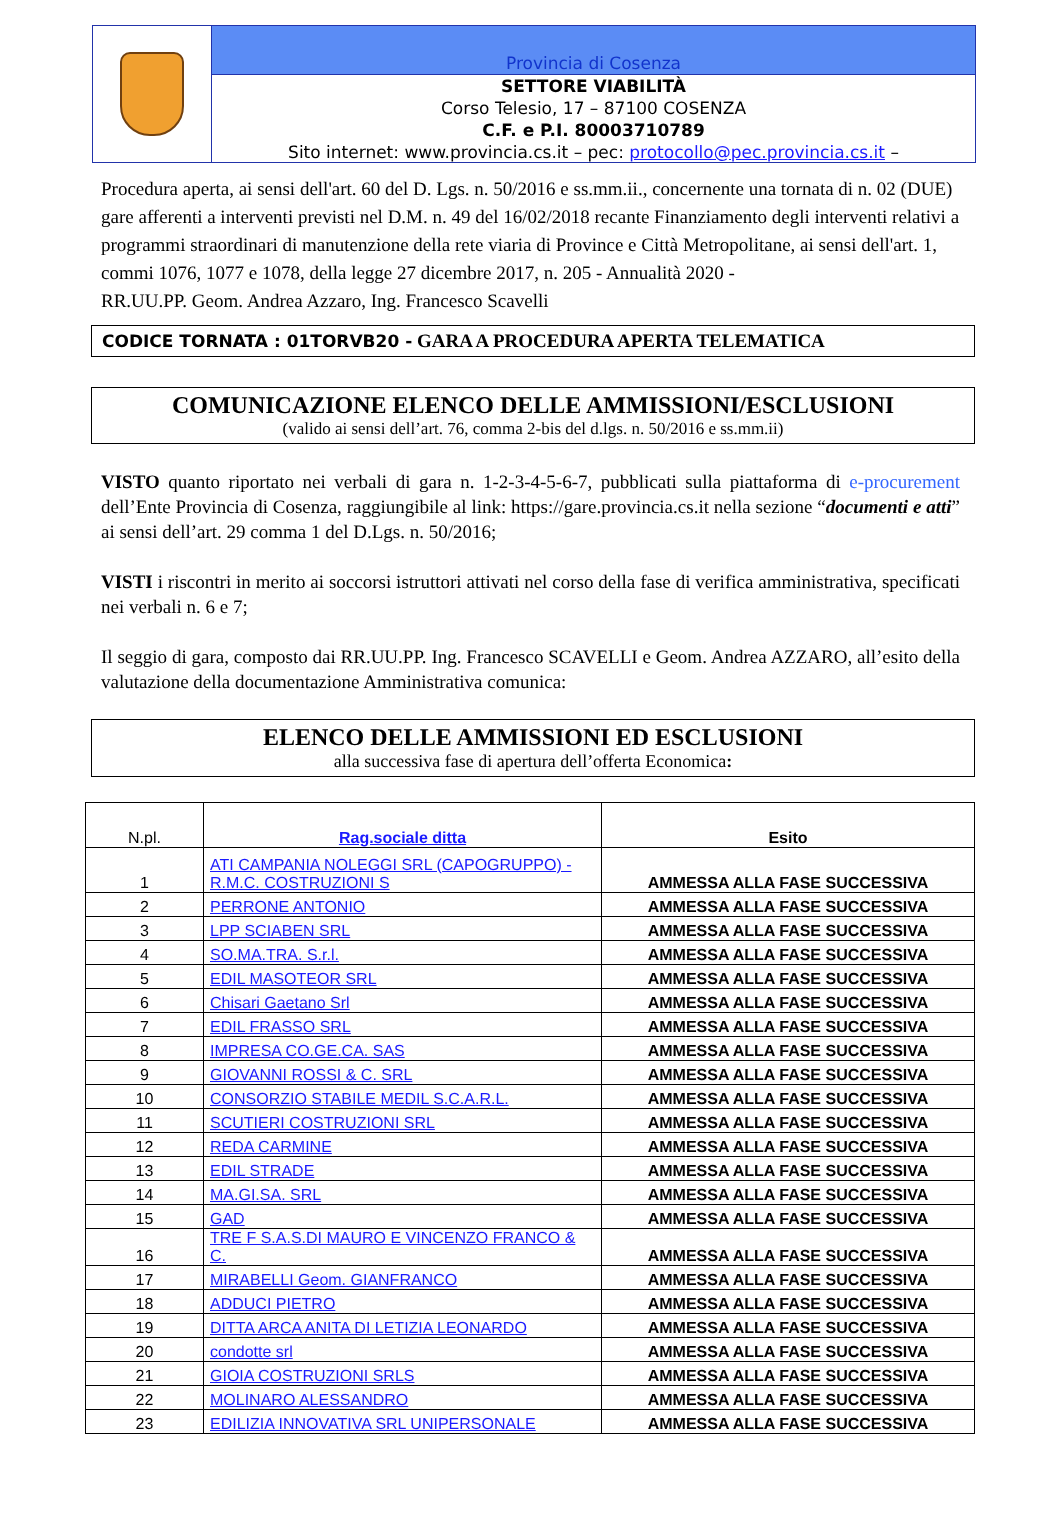Provincia di Cosenza
SETTORE VIABILITÀ
Corso Telesio, 17 – 87100 COSENZA
C.F. e P.I. 80003710789
Sito internet: www.provincia.cs.it – pec: protocollo@pec.provincia.cs.it –
Procedura aperta, ai sensi dell'art. 60 del D. Lgs. n. 50/2016 e ss.mm.ii., concernente una tornata di n. 02 (DUE) gare afferenti a interventi previsti nel D.M. n. 49 del 16/02/2018 recante Finanziamento degli interventi relativi a programmi straordinari di manutenzione della rete viaria di Province e Città Metropolitane, ai sensi dell'art. 1, commi 1076, 1077 e 1078, della legge 27 dicembre 2017, n. 205 - Annualità 2020 -
RR.UU.PP. Geom. Andrea Azzaro, Ing. Francesco Scavelli
CODICE TORNATA : 01TORVB20 - GARA A PROCEDURA APERTA TELEMATICA
COMUNICAZIONE ELENCO DELLE AMMISSIONI/ESCLUSIONI
(valido ai sensi dell’art. 76, comma 2-bis del d.lgs. n. 50/2016 e ss.mm.ii)
VISTO quanto riportato nei verbali di gara n. 1-2-3-4-5-6-7, pubblicati sulla piattaforma di e-procurement dell’Ente Provincia di Cosenza, raggiungibile al link: https://gare.provincia.cs.it nella sezione “documenti e atti” ai sensi dell’art. 29 comma 1 del D.Lgs. n. 50/2016;
VISTI i riscontri in merito ai soccorsi istruttori attivati nel corso della fase di verifica amministrativa, specificati nei verbali n. 6 e 7;
Il seggio di gara, composto dai RR.UU.PP. Ing. Francesco SCAVELLI e Geom. Andrea AZZARO, all’esito della valutazione della documentazione Amministrativa comunica:
ELENCO DELLE AMMISSIONI ED ESCLUSIONI
alla successiva fase di apertura dell’offerta Economica:
| N.pl. | Rag.sociale ditta | Esito |
| --- | --- | --- |
| 1 | ATI CAMPANIA NOLEGGI SRL (CAPOGRUPPO) - R.M.C. COSTRUZIONI S | AMMESSA ALLA FASE SUCCESSIVA |
| 2 | PERRONE ANTONIO | AMMESSA ALLA FASE SUCCESSIVA |
| 3 | LPP SCIABEN SRL | AMMESSA ALLA FASE SUCCESSIVA |
| 4 | SO.MA.TRA. S.r.l. | AMMESSA ALLA FASE SUCCESSIVA |
| 5 | EDIL MASOTEOR SRL | AMMESSA ALLA FASE SUCCESSIVA |
| 6 | Chisari Gaetano Srl | AMMESSA ALLA FASE SUCCESSIVA |
| 7 | EDIL FRASSO SRL | AMMESSA ALLA FASE SUCCESSIVA |
| 8 | IMPRESA CO.GE.CA. SAS | AMMESSA ALLA FASE SUCCESSIVA |
| 9 | GIOVANNI ROSSI & C. SRL | AMMESSA ALLA FASE SUCCESSIVA |
| 10 | CONSORZIO STABILE MEDIL S.C.A.R.L. | AMMESSA ALLA FASE SUCCESSIVA |
| 11 | SCUTIERI COSTRUZIONI SRL | AMMESSA ALLA FASE SUCCESSIVA |
| 12 | REDA CARMINE | AMMESSA ALLA FASE SUCCESSIVA |
| 13 | EDIL STRADE | AMMESSA ALLA FASE SUCCESSIVA |
| 14 | MA.GI.SA. SRL | AMMESSA ALLA FASE SUCCESSIVA |
| 15 | GAD | AMMESSA ALLA FASE SUCCESSIVA |
| 16 | TRE F S.A.S.DI MAURO E VINCENZO FRANCO & C. | AMMESSA ALLA FASE SUCCESSIVA |
| 17 | MIRABELLI Geom. GIANFRANCO | AMMESSA ALLA FASE SUCCESSIVA |
| 18 | ADDUCI PIETRO | AMMESSA ALLA FASE SUCCESSIVA |
| 19 | DITTA ARCA ANITA DI LETIZIA LEONARDO | AMMESSA ALLA FASE SUCCESSIVA |
| 20 | condotte srl | AMMESSA ALLA FASE SUCCESSIVA |
| 21 | GIOIA COSTRUZIONI SRLS | AMMESSA ALLA FASE SUCCESSIVA |
| 22 | MOLINARO ALESSANDRO | AMMESSA ALLA FASE SUCCESSIVA |
| 23 | EDILIZIA INNOVATIVA SRL UNIPERSONALE | AMMESSA ALLA FASE SUCCESSIVA |